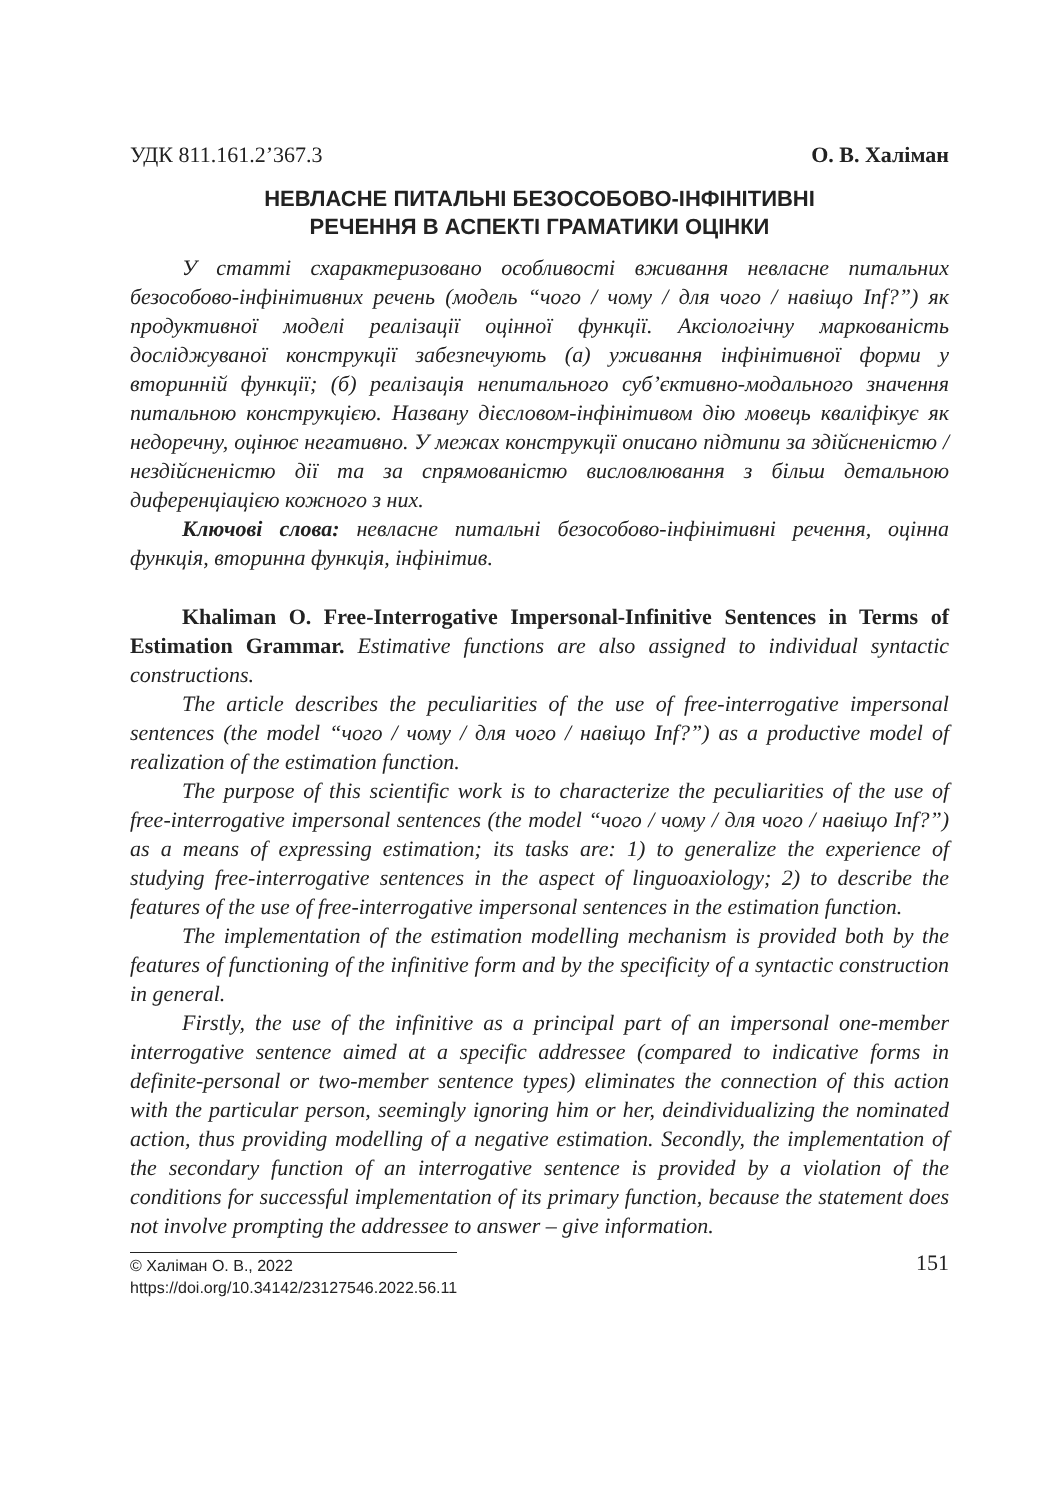УДК 811.161.2’367.3 О. В. Халіман
НЕВЛАСНЕ ПИТАЛЬНІ БЕЗОСОБОВО-ІНФІНІТИВНІ
РЕЧЕННЯ В АСПЕКТІ ГРАМАТИКИ ОЦІНКИ
У статті схарактеризовано особливості вживання невласне питальних безособово-інфінітивних речень (модель “чого / чому / для чого / навіщо Inf?”) як продуктивної моделі реалізації оцінної функції. Аксіологічну маркованість досліджуваної конструкції забезпечують (а) уживання інфінітивної форми у вторинній функції; (б) реалізація непитального суб’єктивно-модального значення питальною конструкцією. Названу дієсловом-інфінітивом дію мовець кваліфікує як недоречну, оцінює негативно. У межах конструкції описано підтипи за здійсненістю / нездійсненістю дії та за спрямованістю висловлювання з більш детальною диференціацією кожного з них.
Ключові слова: невласне питальні безособово-інфінітивні речення, оцінна функція, вторинна функція, інфінітив.
Khaliman O. Free-Interrogative Impersonal-Infinitive Sentences in Terms of Estimation Grammar. Estimative functions are also assigned to individual syntactic constructions.
The article describes the peculiarities of the use of free-interrogative impersonal sentences (the model “чого / чому / для чого / навіщо Inf?”) as a productive model of realization of the estimation function.
The purpose of this scientific work is to characterize the peculiarities of the use of free-interrogative impersonal sentences (the model “чого / чому / для чого / навіщо Inf?”) as a means of expressing estimation; its tasks are: 1) to generalize the experience of studying free-interrogative sentences in the aspect of linguoaxiology; 2) to describe the features of the use of free-interrogative impersonal sentences in the estimation function.
The implementation of the estimation modelling mechanism is provided both by the features of functioning of the infinitive form and by the specificity of a syntactic construction in general.
Firstly, the use of the infinitive as a principal part of an impersonal one-member interrogative sentence aimed at a specific addressee (compared to indicative forms in definite-personal or two-member sentence types) eliminates the connection of this action with the particular person, seemingly ignoring him or her, deindividualizing the nominated action, thus providing modelling of a negative estimation. Secondly, the implementation of the secondary function of an interrogative sentence is provided by a violation of the conditions for successful implementation of its primary function, because the statement does not involve prompting the addressee to answer – give information.
© Халіман О. В., 2022
https://doi.org/10.34142/23127546.2022.56.11
151